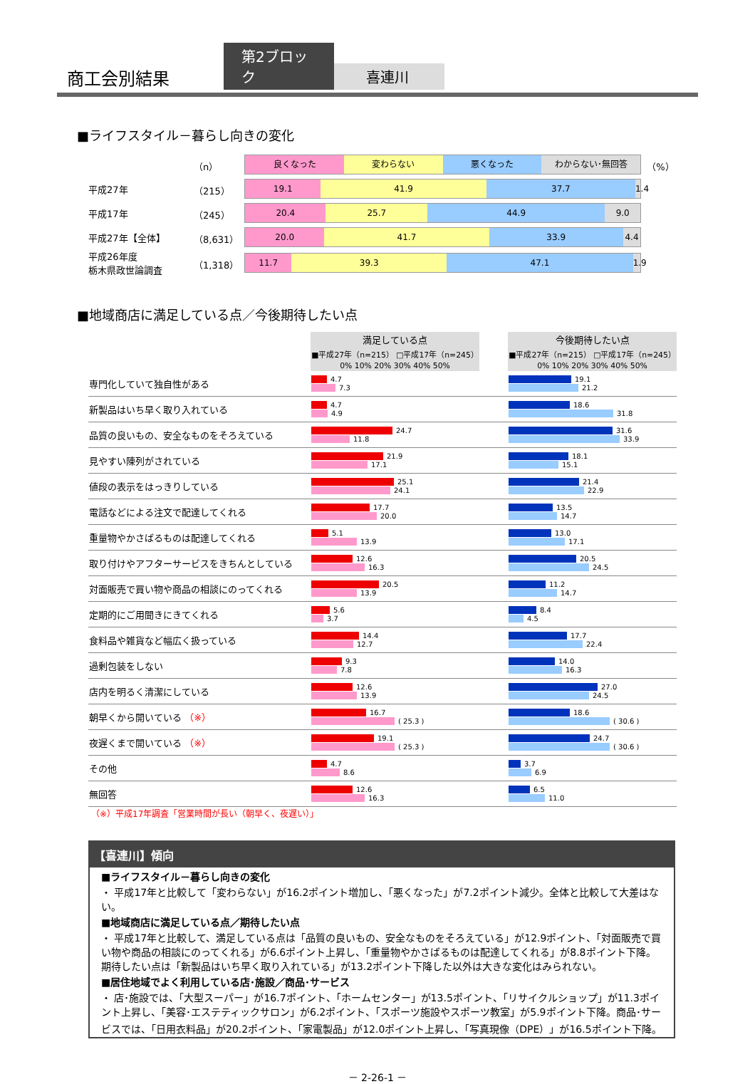商工会別結果
第2ブロック
喜連川
■ライフスタイル－暮らし向きの変化
| | （n） | 良くなった 変わらない 悪くなった わからない･無回答 | （%） |
| 平成27年 | （215） | 19.1 41.9 37.7 1.4 | |
| 平成17年 | （245） | 20.4 25.7 44.9 9.0 | |
| 平成27年【全体】 | （8,631） | 20.0 41.7 33.9 4.4 | |
| 平成26年度 栃木県政世論調査 | （1,318） | 11.7 39.3 47.1 1.9 | |
■地域商店に満足している点／今後期待したい点
| | 満足している点 ■平成27年（n=215） □平成17年（n=245） 0% 10% 20% 30% 40% 50% | | 今後期待したい点 ■平成27年（n=215） □平成17年（n=245） 0% 10% 20% 30% 40% 50% |
| --- | --- | --- | --- |
| 専門化していて独自性がある | 4.7 7.3 | | 19.1 21.2 |
| 新製品はいち早く取り入れている | 4.7 4.9 | | 18.6 31.8 |
| 品質の良いもの、安全なものをそろえている | 24.7 11.8 | | 31.6 33.9 |
| 見やすい陳列がされている | 21.9 17.1 | | 18.1 15.1 |
| 値段の表示をはっきりしている | 25.1 24.1 | | 21.4 22.9 |
| 電話などによる注文で配達してくれる | 17.7 20.0 | | 13.5 14.7 |
| 重量物やかさばるものは配達してくれる | 5.1 13.9 | | 13.0 17.1 |
| 取り付けやアフターサービスをきちんとしている | 12.6 16.3 | | 20.5 24.5 |
| 対面販売で買い物や商品の相談にのってくれる | 20.5 13.9 | | 11.2 14.7 |
| 定期的にご用聞きにきてくれる | 5.6 3.7 | | 8.4 4.5 |
| 食料品や雑貨など幅広く扱っている | 14.4 12.7 | | 17.7 22.4 |
| 過剰包装をしない | 9.3 7.8 | | 14.0 16.3 |
| 店内を明るく清潔にしている | 12.6 13.9 | | 27.0 24.5 |
| 朝早くから開いている （※） | 16.7 ( 25.3 ) | | 18.6 ( 30.6 ) |
| 夜遅くまで開いている （※） | 19.1 ( 25.3 ) | | 24.7 ( 30.6 ) |
| その他 | 4.7 8.6 | | 3.7 6.9 |
| 無回答 | 12.6 16.3 | | 6.5 11.0 |
（※）平成17年調査「営業時間が長い（朝早く、夜遅い）」
【喜連川】傾向
■ライフスタイル－暮らし向きの変化
・ 平成17年と比較して「変わらない」が16.2ポイント増加し、「悪くなった」が7.2ポイント減少。全体と比較して大差はない。
■地域商店に満足している点／期待したい点
・ 平成17年と比較して、満足している点は「品質の良いもの、安全なものをそろえている」が12.9ポイント、「対面販売で買い物や商品の相談にのってくれる」が6.6ポイント上昇し、「重量物やかさばるものは配達してくれる」が8.8ポイント下降。期待したい点は「新製品はいち早く取り入れている」が13.2ポイント下降した以外は大きな変化はみられない。
■居住地域でよく利用している店･施設／商品･サービス
・ 店･施設では、「大型スーパー」が16.7ポイント、「ホームセンター」が13.5ポイント、「リサイクルショップ」が11.3ポイント上昇し、「美容･エステティックサロン」が6.2ポイント、「スポーツ施設やスポーツ教室」が5.9ポイント下降。商品･サービスでは、「日用衣料品」が20.2ポイント、「家電製品」が12.0ポイント上昇し、「写真現像（DPE）」が16.5ポイント下降。
－ 2-26-1 －